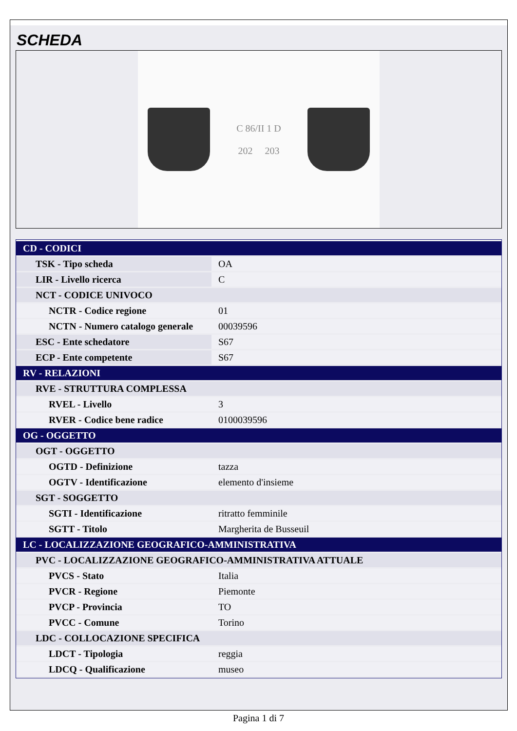SCHEDA
C 86/II 1 D
202 203
| CD - CODICI | |
| TSK - Tipo scheda | OA |
| LIR - Livello ricerca | C |
| NCT - CODICE UNIVOCO | |
| NCTR - Codice regione | 01 |
| NCTN - Numero catalogo generale | 00039596 |
| ESC - Ente schedatore | S67 |
| ECP - Ente competente | S67 |
| RV - RELAZIONI | |
| RVE - STRUTTURA COMPLESSA | |
| RVEL - Livello | 3 |
| RVER - Codice bene radice | 0100039596 |
| OG - OGGETTO | |
| OGT - OGGETTO | |
| OGTD - Definizione | tazza |
| OGTV - Identificazione | elemento d'insieme |
| SGT - SOGGETTO | |
| SGTI - Identificazione | ritratto femminile |
| SGTT - Titolo | Margherita de Busseuil |
| LC - LOCALIZZAZIONE GEOGRAFICO-AMMINISTRATIVA | |
| PVC - LOCALIZZAZIONE GEOGRAFICO-AMMINISTRATIVA ATTUALE | |
| PVCS - Stato | Italia |
| PVCR - Regione | Piemonte |
| PVCP - Provincia | TO |
| PVCC - Comune | Torino |
| LDC - COLLOCAZIONE SPECIFICA | |
| LDCT - Tipologia | reggia |
| LDCQ - Qualificazione | museo |
Pagina 1 di 7